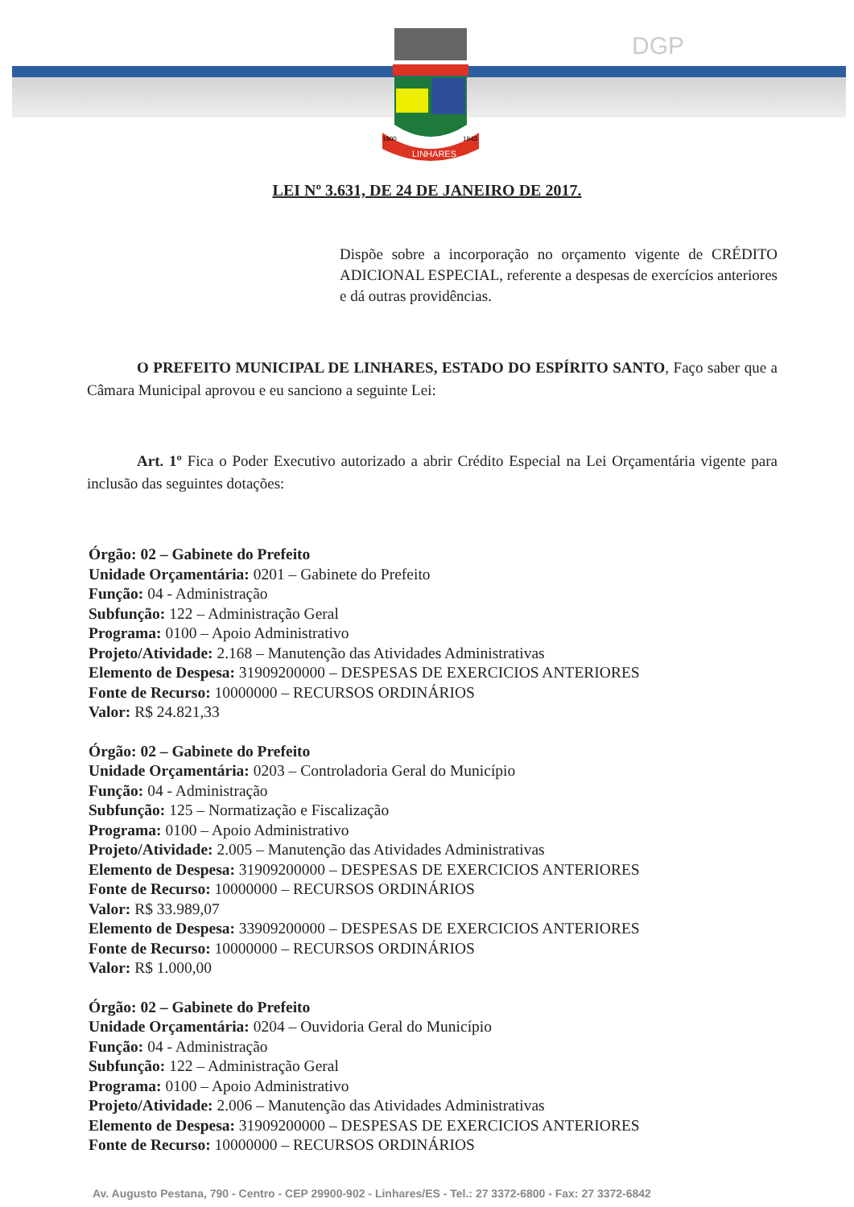LINHARES
1800
1943
DGP
LEI Nº 3.631, DE 24 DE JANEIRO DE 2017.
Dispõe sobre a incorporação no orçamento vigente de CRÉDITO ADICIONAL ESPECIAL, referente a despesas de exercícios anteriores e dá outras providências.
O PREFEITO MUNICIPAL DE LINHARES, ESTADO DO ESPÍRITO SANTO, Faço saber que a Câmara Municipal aprovou e eu sanciono a seguinte Lei:
Art. 1º Fica o Poder Executivo autorizado a abrir Crédito Especial na Lei Orçamentária vigente para inclusão das seguintes dotações:
Órgão: 02 – Gabinete do Prefeito
Unidade Orçamentária: 0201 – Gabinete do Prefeito
Função: 04 - Administração
Subfunção: 122 – Administração Geral
Programa: 0100 – Apoio Administrativo
Projeto/Atividade: 2.168 – Manutenção das Atividades Administrativas
Elemento de Despesa: 31909200000 – DESPESAS DE EXERCICIOS ANTERIORES
Fonte de Recurso: 10000000 – RECURSOS ORDINÁRIOS
Valor: R$ 24.821,33
Órgão: 02 – Gabinete do Prefeito
Unidade Orçamentária: 0203 – Controladoria Geral do Município
Função: 04 - Administração
Subfunção: 125 – Normatização e Fiscalização
Programa: 0100 – Apoio Administrativo
Projeto/Atividade: 2.005 – Manutenção das Atividades Administrativas
Elemento de Despesa: 31909200000 – DESPESAS DE EXERCICIOS ANTERIORES
Fonte de Recurso: 10000000 – RECURSOS ORDINÁRIOS
Valor: R$ 33.989,07
Elemento de Despesa: 33909200000 – DESPESAS DE EXERCICIOS ANTERIORES
Fonte de Recurso: 10000000 – RECURSOS ORDINÁRIOS
Valor: R$ 1.000,00
Órgão: 02 – Gabinete do Prefeito
Unidade Orçamentária: 0204 – Ouvidoria Geral do Município
Função: 04 - Administração
Subfunção: 122 – Administração Geral
Programa: 0100 – Apoio Administrativo
Projeto/Atividade: 2.006 – Manutenção das Atividades Administrativas
Elemento de Despesa: 31909200000 – DESPESAS DE EXERCICIOS ANTERIORES
Fonte de Recurso: 10000000 – RECURSOS ORDINÁRIOS
Av. Augusto Pestana, 790 - Centro - CEP 29900-902 - Linhares/ES - Tel.: 27 3372-6800 - Fax: 27 3372-6842